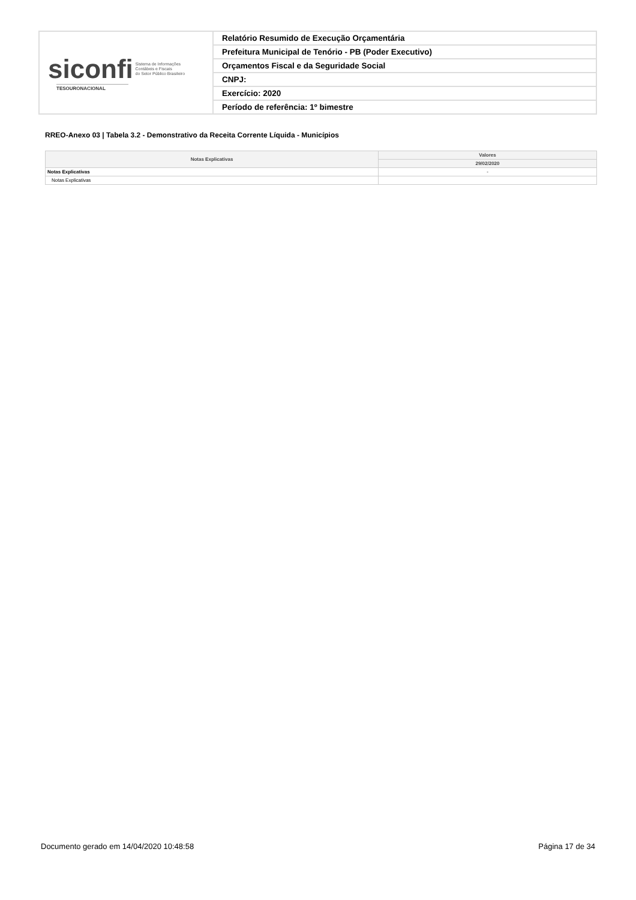| siconfi Sistema de Informações Contábeis e Fiscais do Setor Público Brasileiro TESOURONACIONAL | Relatório Resumido de Execução Orçamentária |
| | Prefeitura Municipal de Tenório - PB (Poder Executivo) |
| | Orçamentos Fiscal e da Seguridade Social |
| | CNPJ: |
| | Exercício: 2020 |
| | Período de referência: 1º bimestre |
RREO-Anexo 03 | Tabela 3.2 - Demonstrativo da Receita Corrente Líquida - Municípios
| Notas Explicativas | Valores |
| --- | --- |
| | 29/02/2020 |
| Notas Explicativas | - |
| Notas Explicativas | |
Documento gerado em 14/04/2020 10:48:58 Página 17 de 34